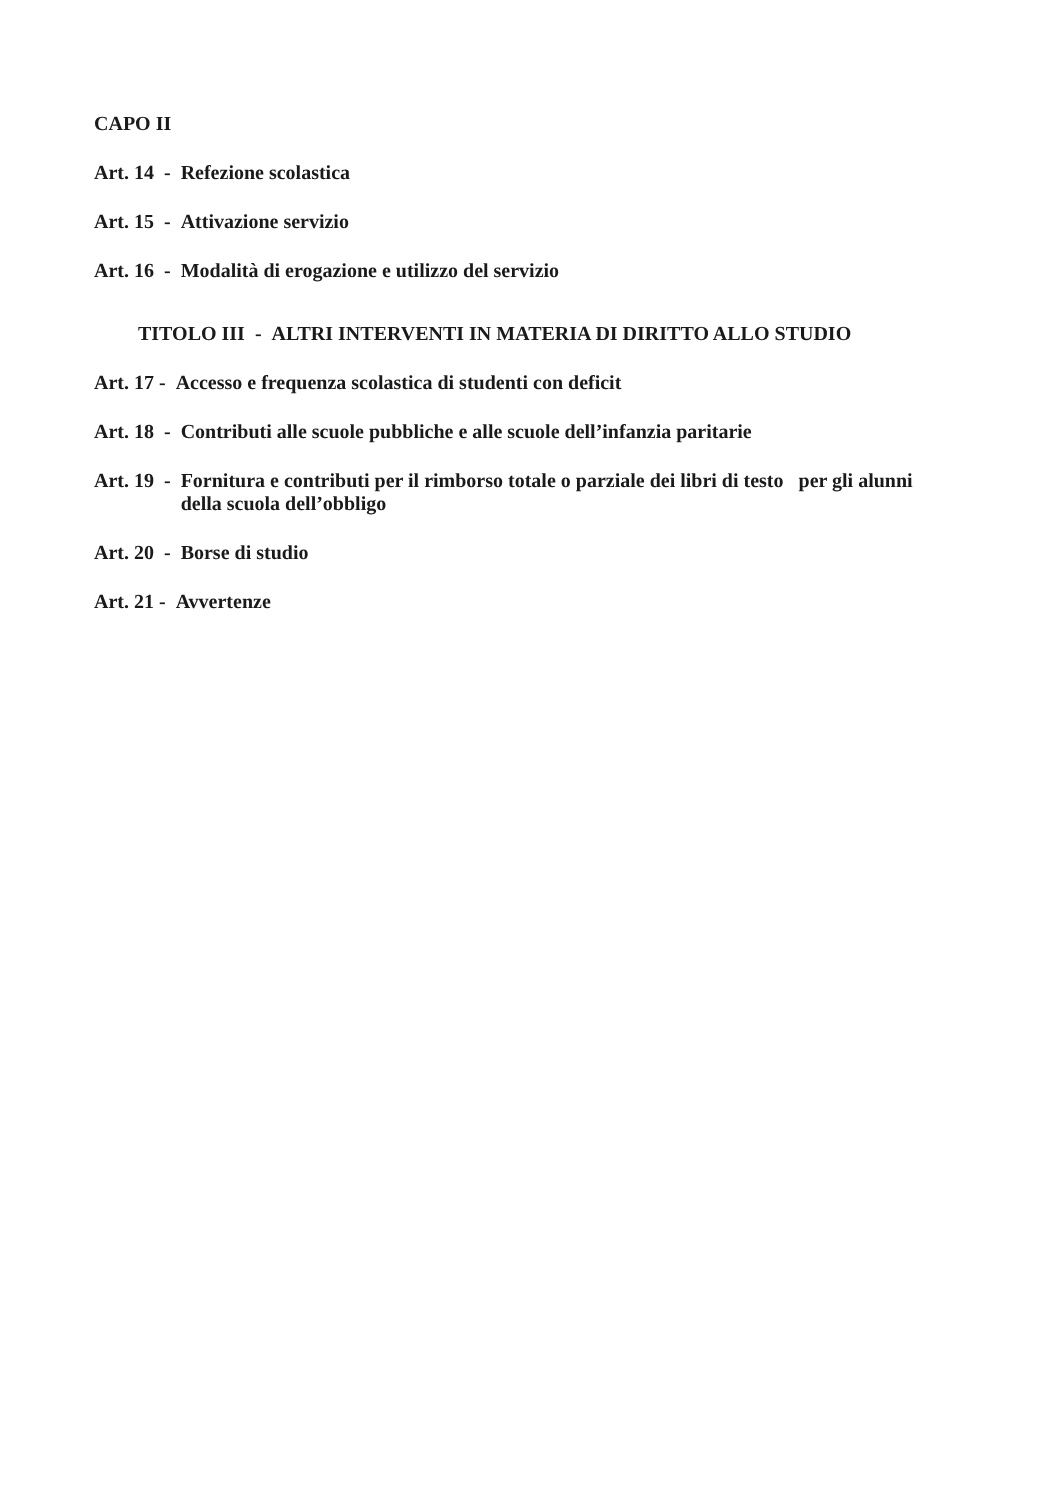CAPO II
Art. 14 - Refezione scolastica
Art. 15 - Attivazione servizio
Art. 16 - Modalità di erogazione e utilizzo del servizio
TITOLO III - ALTRI INTERVENTI IN MATERIA DI DIRITTO ALLO STUDIO
Art. 17 - Accesso e frequenza scolastica di studenti con deficit
Art. 18 - Contributi alle scuole pubbliche e alle scuole dell’infanzia paritarie
Art. 19 - Fornitura e contributi per il rimborso totale o parziale dei libri di testo per gli alunni della scuola dell’obbligo
Art. 20 - Borse di studio
Art. 21 - Avvertenze